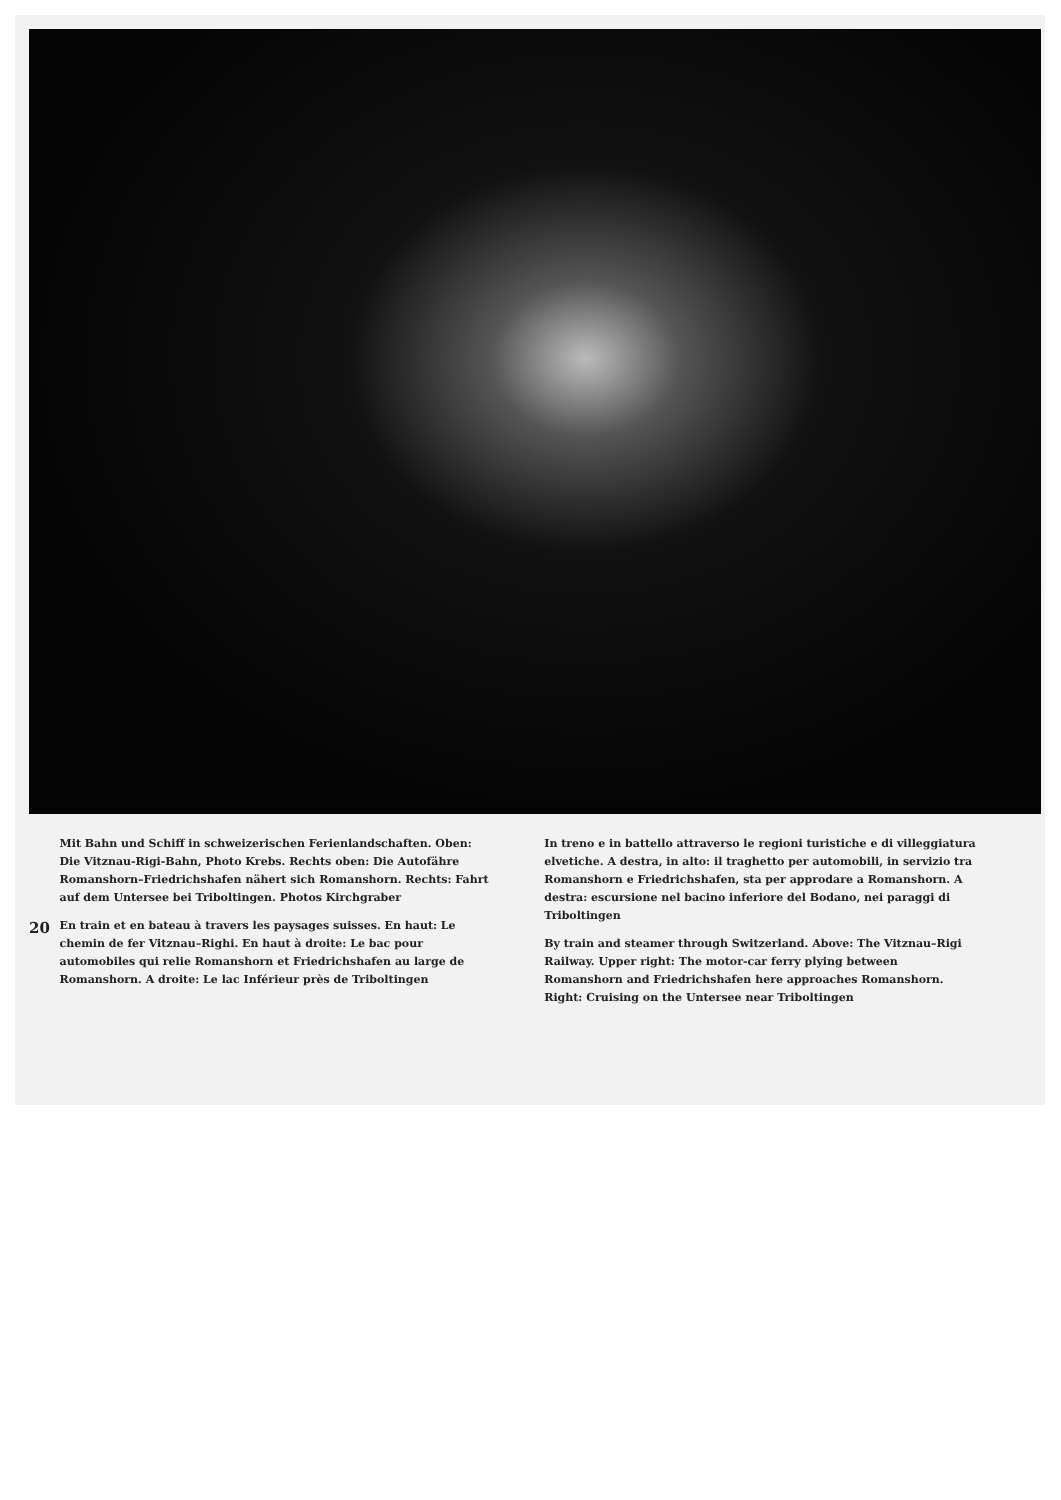20
Mit Bahn und Schiff in schweizerischen Ferienlandschaften. Oben: Die Vitznau-Rigi-Bahn, Photo Krebs. Rechts oben: Die Autofähre Romanshorn–Friedrichshafen nähert sich Romanshorn. Rechts: Fahrt auf dem Untersee bei Triboltingen. Photos Kirchgraber
En train et en bateau à travers les paysages suisses. En haut: Le chemin de fer Vitznau–Righi. En haut à droite: Le bac pour automobiles qui relie Romanshorn et Friedrichshafen au large de Romanshorn. A droite: Le lac Inférieur près de Triboltingen
In treno e in battello attraverso le regioni turistiche e di villeggiatura elvetiche. A destra, in alto: il traghetto per automobili, in servizio tra Romanshorn e Friedrichshafen, sta per approdare a Romanshorn. A destra: escursione nel bacino inferiore del Bodano, nei paraggi di Triboltingen
By train and steamer through Switzerland. Above: The Vitznau–Rigi Railway. Upper right: The motor-car ferry plying between Romanshorn and Friedrichshafen here approaches Romanshorn. Right: Cruising on the Untersee near Triboltingen